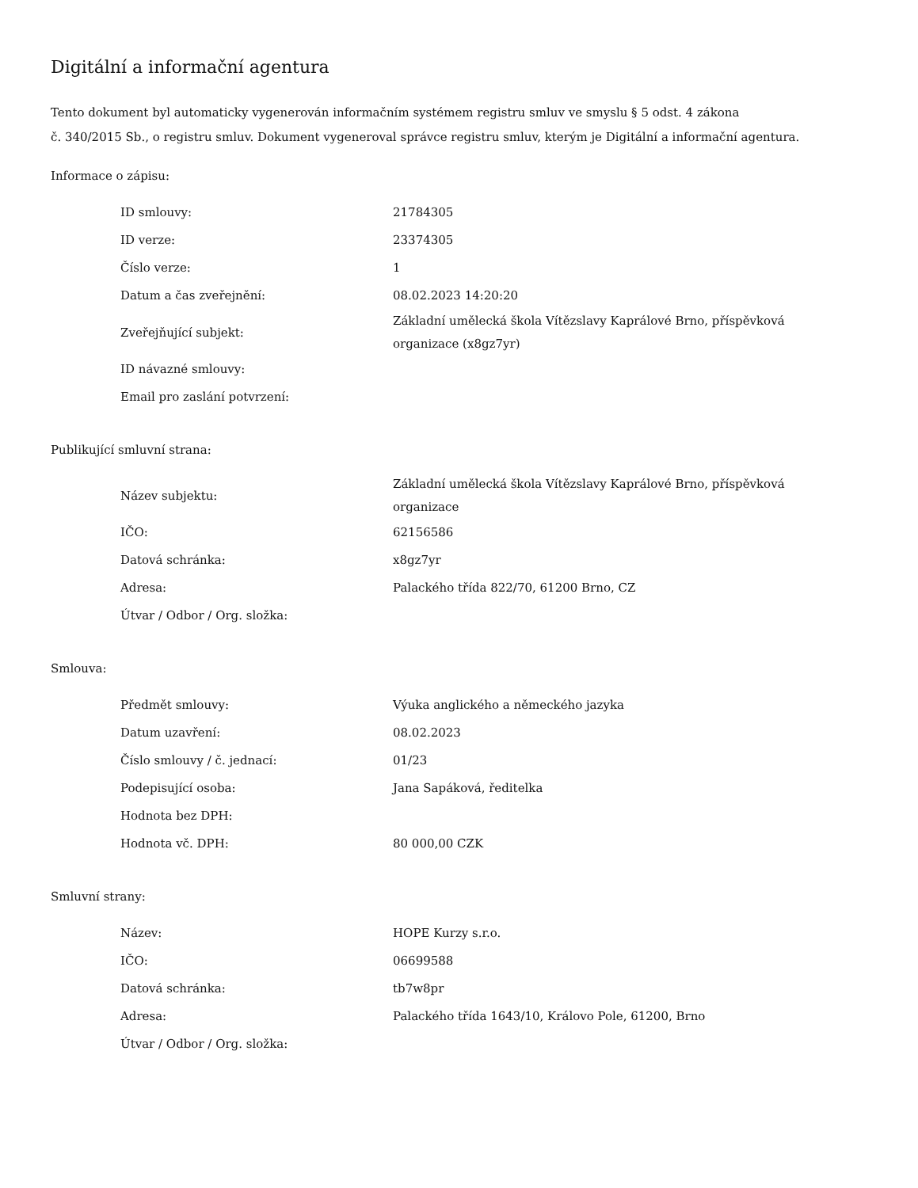Digitální a informační agentura
Tento dokument byl automaticky vygenerován informačním systémem registru smluv ve smyslu § 5 odst. 4 zákona
č. 340/2015 Sb., o registru smluv. Dokument vygeneroval správce registru smluv, kterým je Digitální a informační agentura.
Informace o zápisu:
| ID smlouvy: | 21784305 |
| ID verze: | 23374305 |
| Číslo verze: | 1 |
| Datum a čas zveřejnění: | 08.02.2023 14:20:20 |
| Zveřejňující subjekt: | Základní umělecká škola Vítězslavy Kaprálové Brno, příspěvková organizace (x8gz7yr) |
| ID návazné smlouvy: | |
| Email pro zaslání potvrzení: | |
Publikující smluvní strana:
| Název subjektu: | Základní umělecká škola Vítězslavy Kaprálové Brno, příspěvková organizace |
| IČO: | 62156586 |
| Datová schránka: | x8gz7yr |
| Adresa: | Palackého třída 822/70, 61200 Brno, CZ |
| Útvar / Odbor / Org. složka: | |
Smlouva:
| Předmět smlouvy: | Výuka anglického a německého jazyka |
| Datum uzavření: | 08.02.2023 |
| Číslo smlouvy / č. jednací: | 01/23 |
| Podepisující osoba: | Jana Sapáková, ředitelka |
| Hodnota bez DPH: | |
| Hodnota vč. DPH: | 80 000,00 CZK |
Smluvní strany:
| Název: | HOPE Kurzy s.r.o. |
| IČO: | 06699588 |
| Datová schránka: | tb7w8pr |
| Adresa: | Palackého třída 1643/10, Královo Pole, 61200, Brno |
| Útvar / Odbor / Org. složka: | |